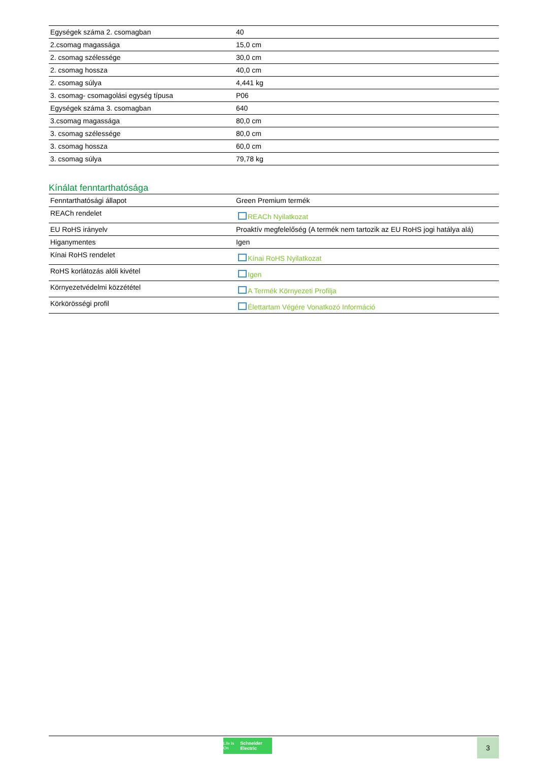| Egységek száma 2. csomagban | 40 |
| 2.csomag magassága | 15,0 cm |
| 2. csomag szélessége | 30,0 cm |
| 2. csomag hossza | 40,0 cm |
| 2. csomag súlya | 4,441 kg |
| 3. csomag- csomagolási egység típusa | P06 |
| Egységek száma 3. csomagban | 640 |
| 3.csomag magassága | 80,0 cm |
| 3. csomag szélessége | 80,0 cm |
| 3. csomag hossza | 60,0 cm |
| 3. csomag súlya | 79,78 kg |
Kínálat fenntarthatósága
| Fenntarthatósági állapot | Green Premium termék |
| REACh rendelet | REACh Nyilatkozat |
| EU RoHS irányelv | Proaktív megfelelőség (A termék nem tartozik az EU RoHS jogi hatálya alá) |
| Higanymentes | Igen |
| Kínai RoHS rendelet | Kínai RoHS Nyilatkozat |
| RoHS korlátozás alóli kivétel | Igen |
| Környezetvédelmi közzététel | A Termék Környezeti Profilja |
| Körkörösségi profil | Élettartam Végére Vonatkozó Információ |
Life Is On Schneider Electric
3